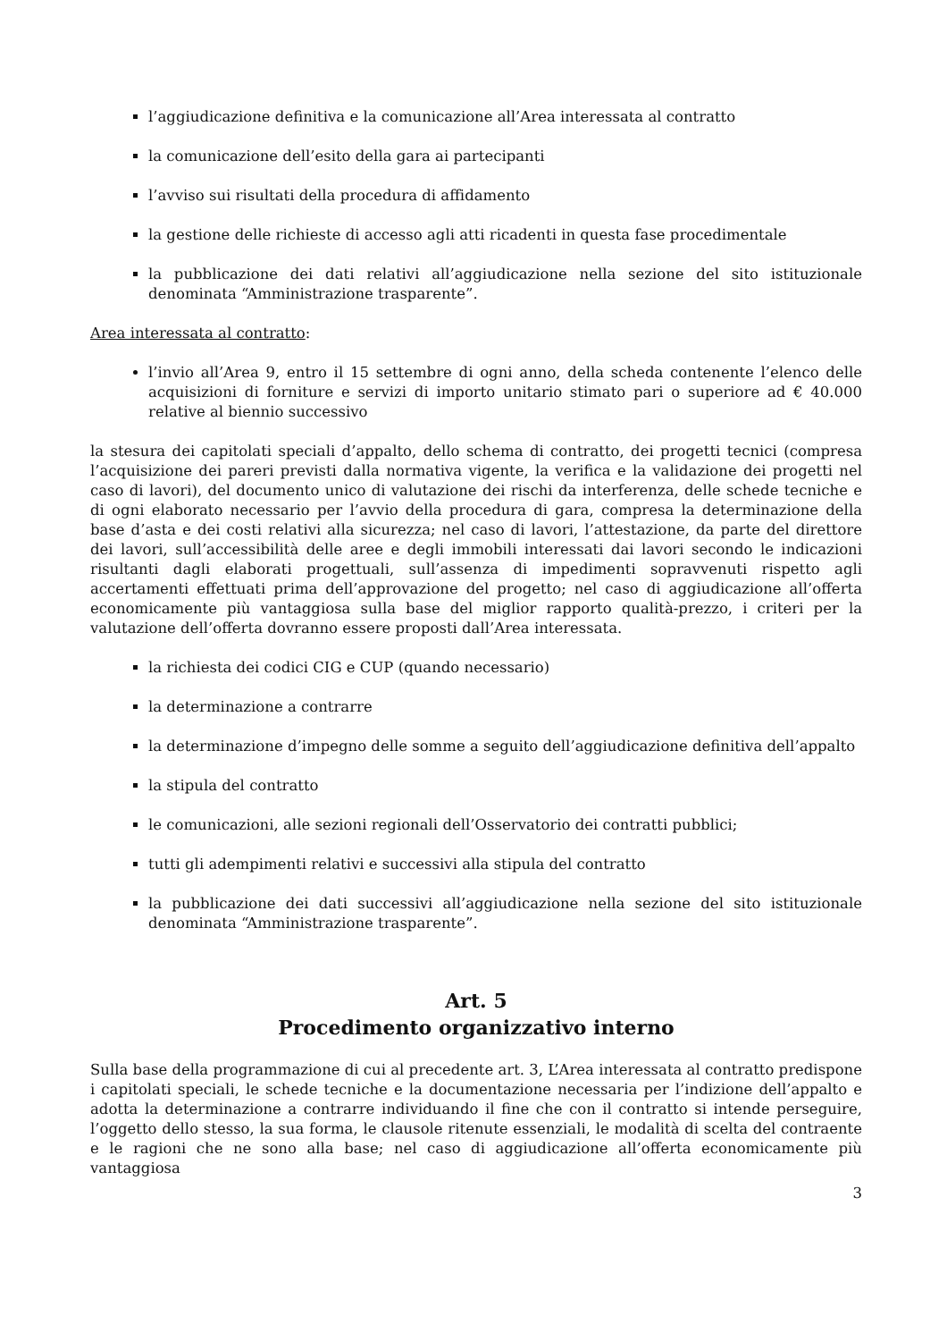l’aggiudicazione definitiva e la comunicazione all’Area interessata al contratto
la comunicazione dell’esito della gara ai partecipanti
l’avviso sui risultati della procedura di affidamento
la gestione delle richieste di accesso agli atti ricadenti in questa fase procedimentale
la pubblicazione dei dati relativi all’aggiudicazione nella sezione del sito istituzionale denominata “Amministrazione trasparente”.
Area interessata al contratto:
l’invio all’Area 9, entro il 15 settembre di ogni anno, della scheda contenente l’elenco delle acquisizioni di forniture e servizi di importo unitario stimato pari o superiore ad € 40.000 relative al biennio successivo
la stesura dei capitolati speciali d’appalto, dello schema di contratto, dei progetti tecnici (compresa l’acquisizione dei pareri previsti dalla normativa vigente, la verifica e la validazione dei progetti nel caso di lavori), del documento unico di valutazione dei rischi da interferenza, delle schede tecniche e di ogni elaborato necessario per l’avvio della procedura di gara, compresa la determinazione della base d’asta e dei costi relativi alla sicurezza; nel caso di lavori, l’attestazione, da parte del direttore dei lavori, sull’accessibilità delle aree e degli immobili interessati dai lavori secondo le indicazioni risultanti dagli elaborati progettuali, sull’assenza di impedimenti sopravvenuti rispetto agli accertamenti effettuati prima dell’approvazione del progetto; nel caso di aggiudicazione all’offerta economicamente più vantaggiosa sulla base del miglior rapporto qualità-prezzo, i criteri per la valutazione dell’offerta dovranno essere proposti dall’Area interessata.
la richiesta dei codici CIG e CUP (quando necessario)
la determinazione a contrarre
la determinazione d’impegno delle somme a seguito dell’aggiudicazione definitiva dell’appalto
la stipula del contratto
le comunicazioni, alle sezioni regionali dell’Osservatorio dei contratti pubblici;
tutti gli adempimenti relativi e successivi alla stipula del contratto
la pubblicazione dei dati successivi all’aggiudicazione nella sezione del sito istituzionale denominata “Amministrazione trasparente”.
Art. 5
Procedimento organizzativo interno
Sulla base della programmazione di cui al precedente art. 3, L’Area interessata al contratto predispone i capitolati speciali, le schede tecniche e la documentazione necessaria per l’indizione dell’appalto e adotta la determinazione a contrarre individuando il fine che con il contratto si intende perseguire, l’oggetto dello stesso, la sua forma, le clausole ritenute essenziali, le modalità di scelta del contraente e le ragioni che ne sono alla base; nel caso di aggiudicazione all’offerta economicamente più vantaggiosa
3